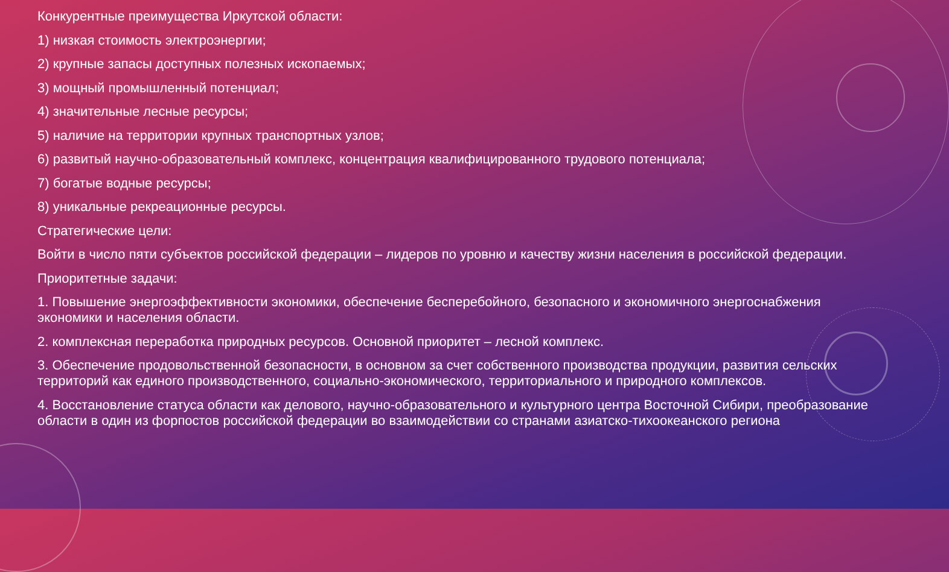Конкурентные преимущества Иркутской области:
1) низкая стоимость электроэнергии;
2) крупные запасы доступных полезных ископаемых;
3) мощный промышленный потенциал;
4) значительные лесные ресурсы;
5) наличие на территории крупных транспортных узлов;
6) развитый научно-образовательный комплекс, концентрация квалифицированного трудового потенциала;
7) богатые водные ресурсы;
8) уникальные рекреационные ресурсы.
Стратегические цели:
Войти в число пяти субъектов российской федерации – лидеров по уровню и качеству жизни населения в российской федерации.
Приоритетные задачи:
1. Повышение энергоэффективности экономики, обеспечение бесперебойного, безопасного и экономичного энергоснабжения экономики и населения области.
2. комплексная переработка природных ресурсов. Основной приоритет – лесной комплекс.
3. Обеспечение продовольственной безопасности, в основном за счет собственного производства продукции, развития сельских территорий как единого производственного, социально-экономического, территориального и природного комплексов.
4. Восстановление статуса области как делового, научно-образовательного и культурного центра Восточной Сибири, преобразование области в один из форпостов российской федерации во взаимодействии со странами азиатско-тихоокеанского региона